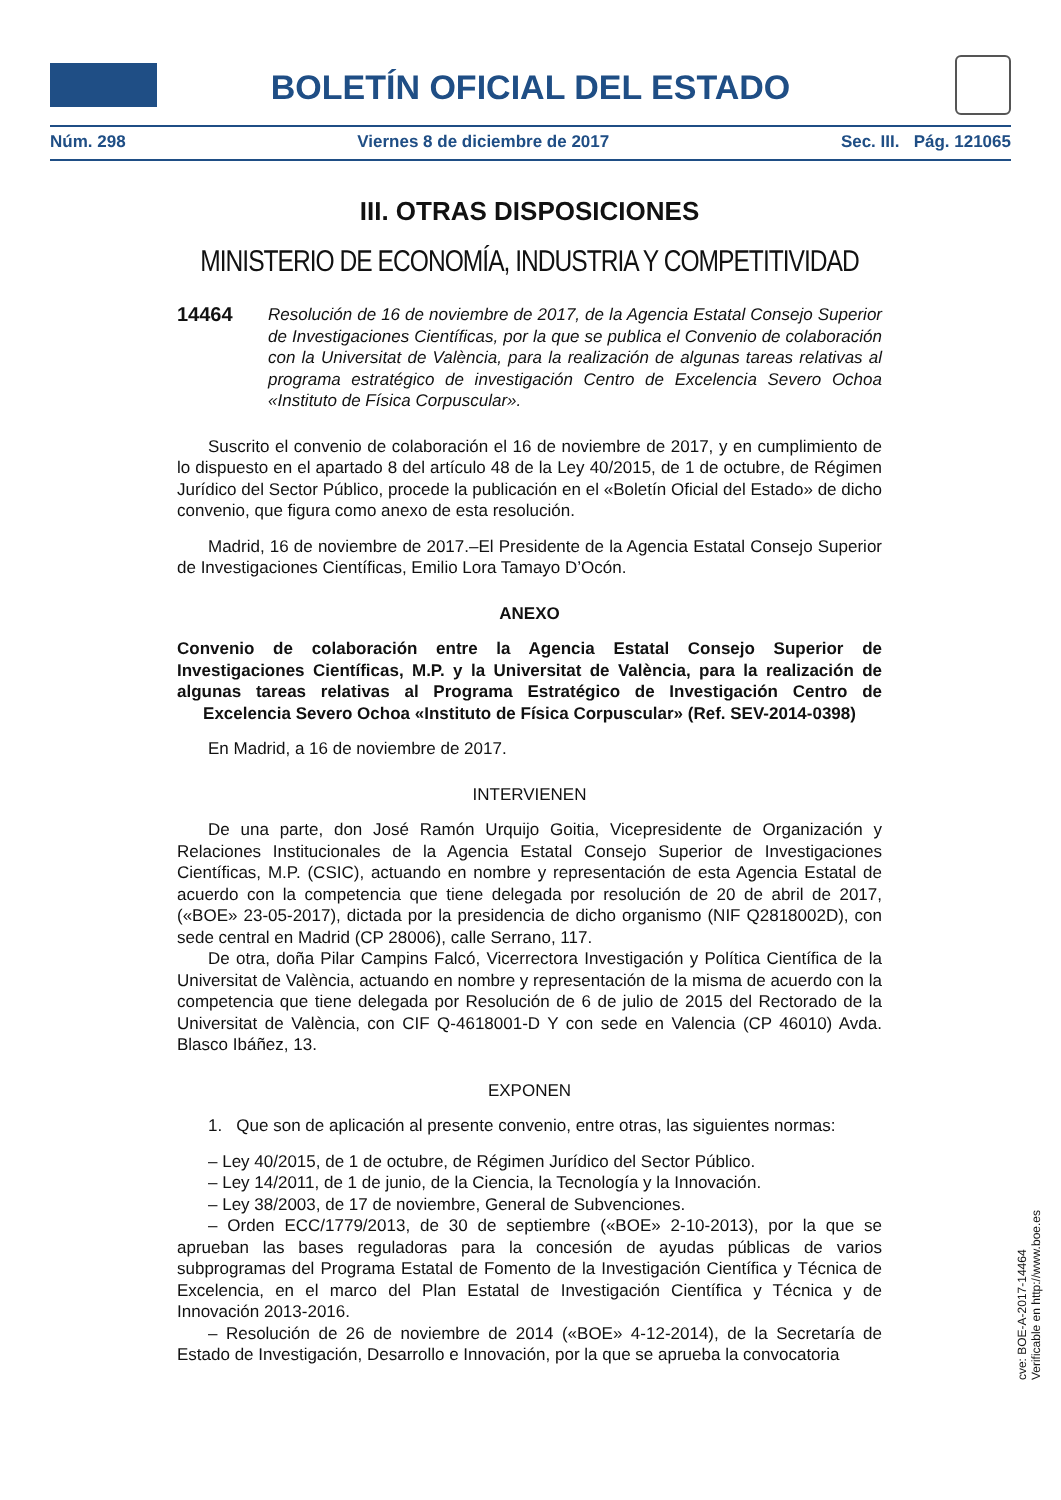BOLETÍN OFICIAL DEL ESTADO
Núm. 298 Viernes 8 de diciembre de 2017 Sec. III. Pág. 121065
III. OTRAS DISPOSICIONES
MINISTERIO DE ECONOMÍA, INDUSTRIA Y COMPETITIVIDAD
14464 Resolución de 16 de noviembre de 2017, de la Agencia Estatal Consejo Superior de Investigaciones Científicas, por la que se publica el Convenio de colaboración con la Universitat de València, para la realización de algunas tareas relativas al programa estratégico de investigación Centro de Excelencia Severo Ochoa «Instituto de Física Corpuscular».
Suscrito el convenio de colaboración el 16 de noviembre de 2017, y en cumplimiento de lo dispuesto en el apartado 8 del artículo 48 de la Ley 40/2015, de 1 de octubre, de Régimen Jurídico del Sector Público, procede la publicación en el «Boletín Oficial del Estado» de dicho convenio, que figura como anexo de esta resolución.
Madrid, 16 de noviembre de 2017.–El Presidente de la Agencia Estatal Consejo Superior de Investigaciones Científicas, Emilio Lora Tamayo D’Ocón.
ANEXO
Convenio de colaboración entre la Agencia Estatal Consejo Superior de Investigaciones Científicas, M.P. y la Universitat de València, para la realización de algunas tareas relativas al Programa Estratégico de Investigación Centro de Excelencia Severo Ochoa «Instituto de Física Corpuscular» (Ref. SEV-2014-0398)
En Madrid, a 16 de noviembre de 2017.
INTERVIENEN
De una parte, don José Ramón Urquijo Goitia, Vicepresidente de Organización y Relaciones Institucionales de la Agencia Estatal Consejo Superior de Investigaciones Científicas, M.P. (CSIC), actuando en nombre y representación de esta Agencia Estatal de acuerdo con la competencia que tiene delegada por resolución de 20 de abril de 2017, («BOE» 23-05-2017), dictada por la presidencia de dicho organismo (NIF Q2818002D), con sede central en Madrid (CP 28006), calle Serrano, 117.
De otra, doña Pilar Campins Falcó, Vicerrectora Investigación y Política Científica de la Universitat de València, actuando en nombre y representación de la misma de acuerdo con la competencia que tiene delegada por Resolución de 6 de julio de 2015 del Rectorado de la Universitat de València, con CIF Q-4618001-D Y con sede en Valencia (CP 46010) Avda. Blasco Ibáñez, 13.
EXPONEN
1. Que son de aplicación al presente convenio, entre otras, las siguientes normas:
– Ley 40/2015, de 1 de octubre, de Régimen Jurídico del Sector Público.
– Ley 14/2011, de 1 de junio, de la Ciencia, la Tecnología y la Innovación.
– Ley 38/2003, de 17 de noviembre, General de Subvenciones.
– Orden ECC/1779/2013, de 30 de septiembre («BOE» 2-10-2013), por la que se aprueban las bases reguladoras para la concesión de ayudas públicas de varios subprogramas del Programa Estatal de Fomento de la Investigación Científica y Técnica de Excelencia, en el marco del Plan Estatal de Investigación Científica y Técnica y de Innovación 2013-2016.
– Resolución de 26 de noviembre de 2014 («BOE» 4-12-2014), de la Secretaría de Estado de Investigación, Desarrollo e Innovación, por la que se aprueba la convocatoria
cve: BOE-A-2017-14464
Verificable en http://www.boe.es